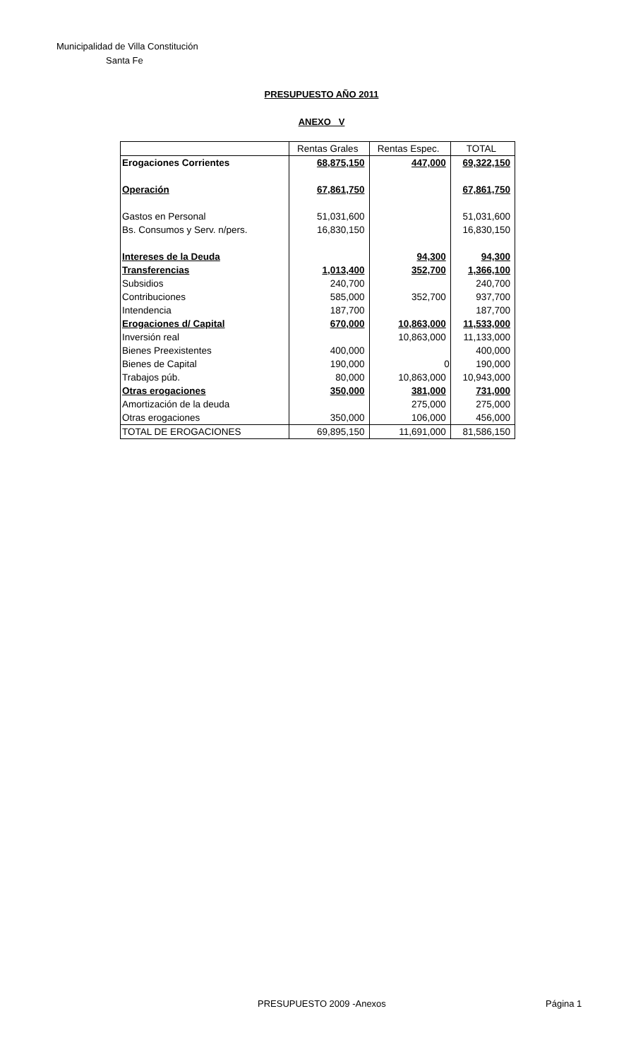Municipalidad de Villa Constitución
Santa Fe
PRESUPUESTO AÑO 2011
ANEXO V
| | Rentas Grales | Rentas Espec. | TOTAL |
| Erogaciones Corrientes | 68,875,150 | 447,000 | 69,322,150 |
| Operación | 67,861,750 | | 67,861,750 |
| Gastos en Personal | 51,031,600 | | 51,031,600 |
| Bs. Consumos y Serv. n/pers. | 16,830,150 | | 16,830,150 |
| Intereses de la Deuda | | 94,300 | 94,300 |
| Transferencias | 1,013,400 | 352,700 | 1,366,100 |
| Subsidios | 240,700 | | 240,700 |
| Contribuciones | 585,000 | 352,700 | 937,700 |
| Intendencia | 187,700 | | 187,700 |
| Erogaciones d/ Capital | 670,000 | 10,863,000 | 11,533,000 |
| Inversión real | | 10,863,000 | 11,133,000 |
| Bienes Preexistentes | 400,000 | | 400,000 |
| Bienes de Capital | 190,000 | 0 | 190,000 |
| Trabajos púb. | 80,000 | 10,863,000 | 10,943,000 |
| Otras erogaciones | 350,000 | 381,000 | 731,000 |
| Amortización de la deuda | | 275,000 | 275,000 |
| Otras erogaciones | 350,000 | 106,000 | 456,000 |
| TOTAL DE EROGACIONES | 69,895,150 | 11,691,000 | 81,586,150 |
PRESUPUESTO 2009 -Anexos Página 1